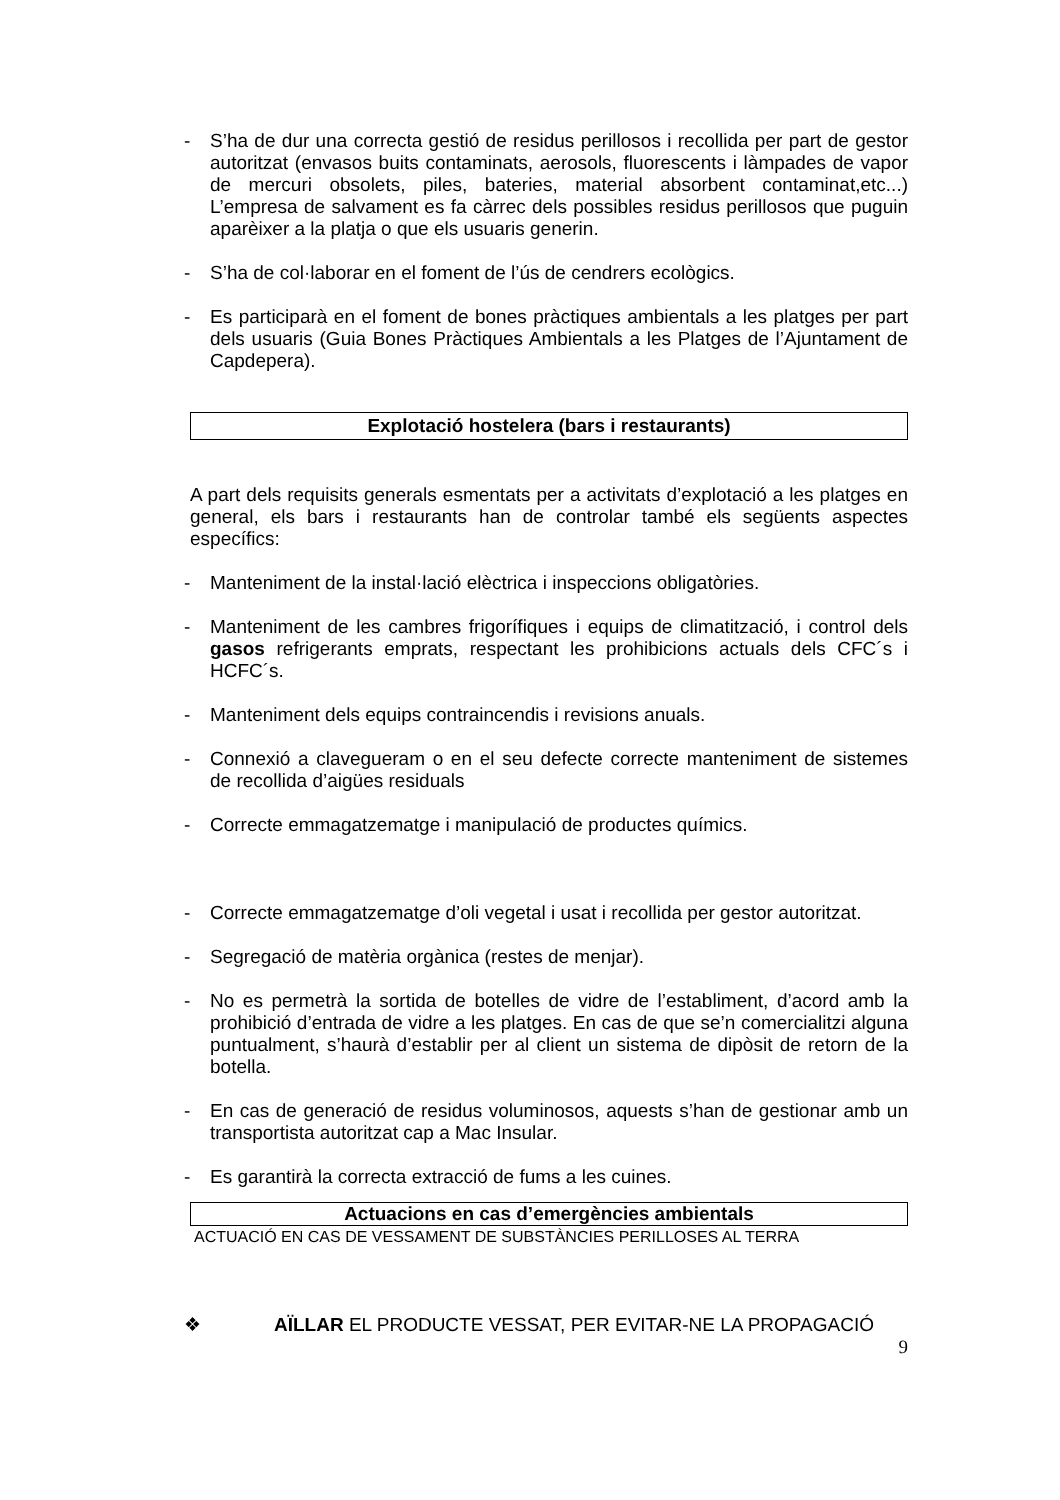- S’ha de dur una correcta gestió de residus perillosos i recollida per part de gestor autoritzat (envasos buits contaminats, aerosols, fluorescents i làmpades de vapor de mercuri obsolets, piles, bateries, material absorbent contaminat,etc...) L’empresa de salvament es fa càrrec dels possibles residus perillosos que puguin aparèixer a la platja o que els usuaris generin.
- S’ha de col·laborar en el foment de l’ús de cendrers ecològics.
- Es participarà en el foment de bones pràctiques ambientals a les platges per part dels usuaris (Guia Bones Pràctiques Ambientals a les Platges de l’Ajuntament de Capdepera).
Explotació hostelera (bars i restaurants)
A part dels requisits generals esmentats per a activitats d’explotació a les platges en general, els bars i restaurants han de controlar també els següents aspectes específics:
- Manteniment de la instal·lació elèctrica i inspeccions obligatòries.
- Manteniment de les cambres frigorífiques i equips de climatització, i control dels gasos refrigerants emprats, respectant les prohibicions actuals dels CFC´s i HCFC´s.
- Manteniment dels equips contraincendis i revisions anuals.
- Connexió a clavegueram o en el seu defecte correcte manteniment de sistemes de recollida d’aigües residuals
- Correcte emmagatzematge i manipulació de productes químics.
- Correcte emmagatzematge d’oli vegetal i usat i recollida per gestor autoritzat.
- Segregació de matèria orgànica (restes de menjar).
- No es permetrà la sortida de botelles de vidre de l’establiment, d’acord amb la prohibició d’entrada de vidre a les platges. En cas de que se’n comercialitzi alguna puntualment, s’haurà d’establir per al client un sistema de dipòsit de retorn de la botella.
- En cas de generació de residus voluminosos, aquests s’han de gestionar amb un transportista autoritzat cap a Mac Insular.
- Es garantirà la correcta extracció de fums a les cuines.
Actuacions en cas d’emergències ambientals
ACTUACIÓ EN CAS DE VESSAMENT DE SUBSTÀNCIES PERILLOSES AL TERRA
❖ AÏLLAR EL PRODUCTE VESSAT, PER EVITAR-NE LA PROPAGACIÓ
9